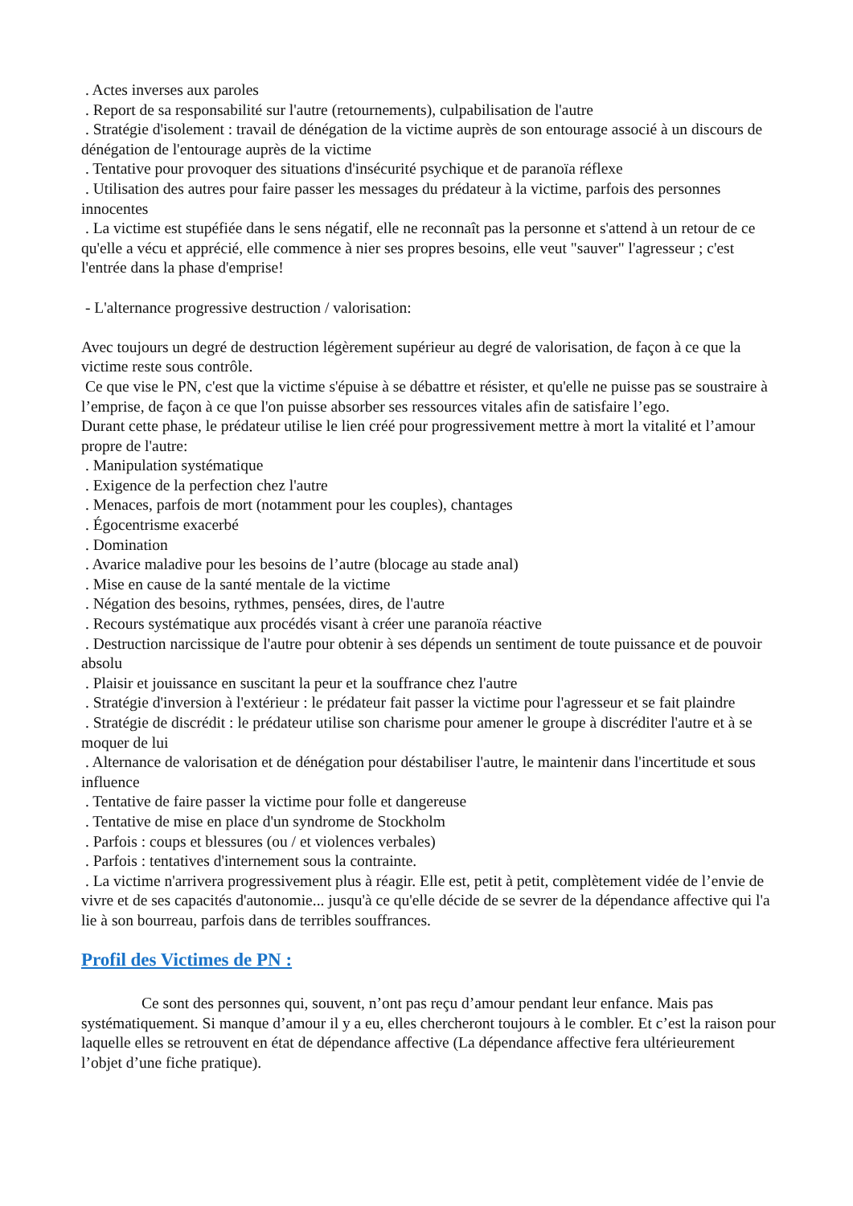. Actes inverses aux paroles
. Report de sa responsabilité sur l'autre (retournements), culpabilisation de l'autre
. Stratégie d'isolement : travail de dénégation de la victime auprès de son entourage associé à un discours de dénégation de l'entourage auprès de la victime
. Tentative pour provoquer des situations d'insécurité psychique et de paranoïa réflexe
. Utilisation des autres pour faire passer les messages du prédateur à la victime, parfois des personnes innocentes
. La victime est stupéfiée dans le sens négatif, elle ne reconnaît pas la personne et s'attend à un retour de ce qu'elle a vécu et apprécié, elle commence à nier ses propres besoins, elle veut "sauver" l'agresseur ; c'est l'entrée dans la phase d'emprise!
- L'alternance progressive destruction / valorisation:
Avec toujours un degré de destruction légèrement supérieur au degré de valorisation, de façon à ce que la victime reste sous contrôle.
Ce que vise le PN, c'est que la victime s'épuise à se débattre et résister, et qu'elle ne puisse pas se soustraire à l’emprise, de façon à ce que l'on puisse absorber ses ressources vitales afin de satisfaire l’ego.
Durant cette phase, le prédateur utilise le lien créé pour progressivement mettre à mort la vitalité et l’amour propre de l'autre:
. Manipulation systématique
. Exigence de la perfection chez l'autre
. Menaces, parfois de mort (notamment pour les couples), chantages
. Égocentrisme exacerbé
. Domination
. Avarice maladive pour les besoins de l’autre (blocage au stade anal)
. Mise en cause de la santé mentale de la victime
. Négation des besoins, rythmes, pensées, dires, de l'autre
. Recours systématique aux procédés visant à créer une paranoïa réactive
. Destruction narcissique de l'autre pour obtenir à ses dépends un sentiment de toute puissance et de pouvoir absolu
. Plaisir et jouissance en suscitant la peur et la souffrance chez l'autre
. Stratégie d'inversion à l'extérieur : le prédateur fait passer la victime pour l'agresseur et se fait plaindre
. Stratégie de discrédit : le prédateur utilise son charisme pour amener le groupe à discréditer l'autre et à se moquer de lui
. Alternance de valorisation et de dénégation pour déstabiliser l'autre, le maintenir dans l'incertitude et sous influence
. Tentative de faire passer la victime pour folle et dangereuse
. Tentative de mise en place d'un syndrome de Stockholm
. Parfois : coups et blessures (ou / et violences verbales)
. Parfois : tentatives d'internement sous la contrainte.
. La victime n'arrivera progressivement plus à réagir. Elle est, petit à petit, complètement vidée de l’envie de vivre et de ses capacités d'autonomie... jusqu'à ce qu'elle décide de se sevrer de la dépendance affective qui l'a lie à son bourreau, parfois dans de terribles souffrances.
Profil des Victimes de PN :
Ce sont des personnes qui, souvent, n’ont pas reçu d’amour pendant leur enfance. Mais pas systématiquement. Si manque d’amour il y a eu, elles chercheront toujours à le combler. Et c’est la raison pour laquelle elles se retrouvent en état de dépendance affective (La dépendance affective fera ultérieurement l’objet d’une fiche pratique).